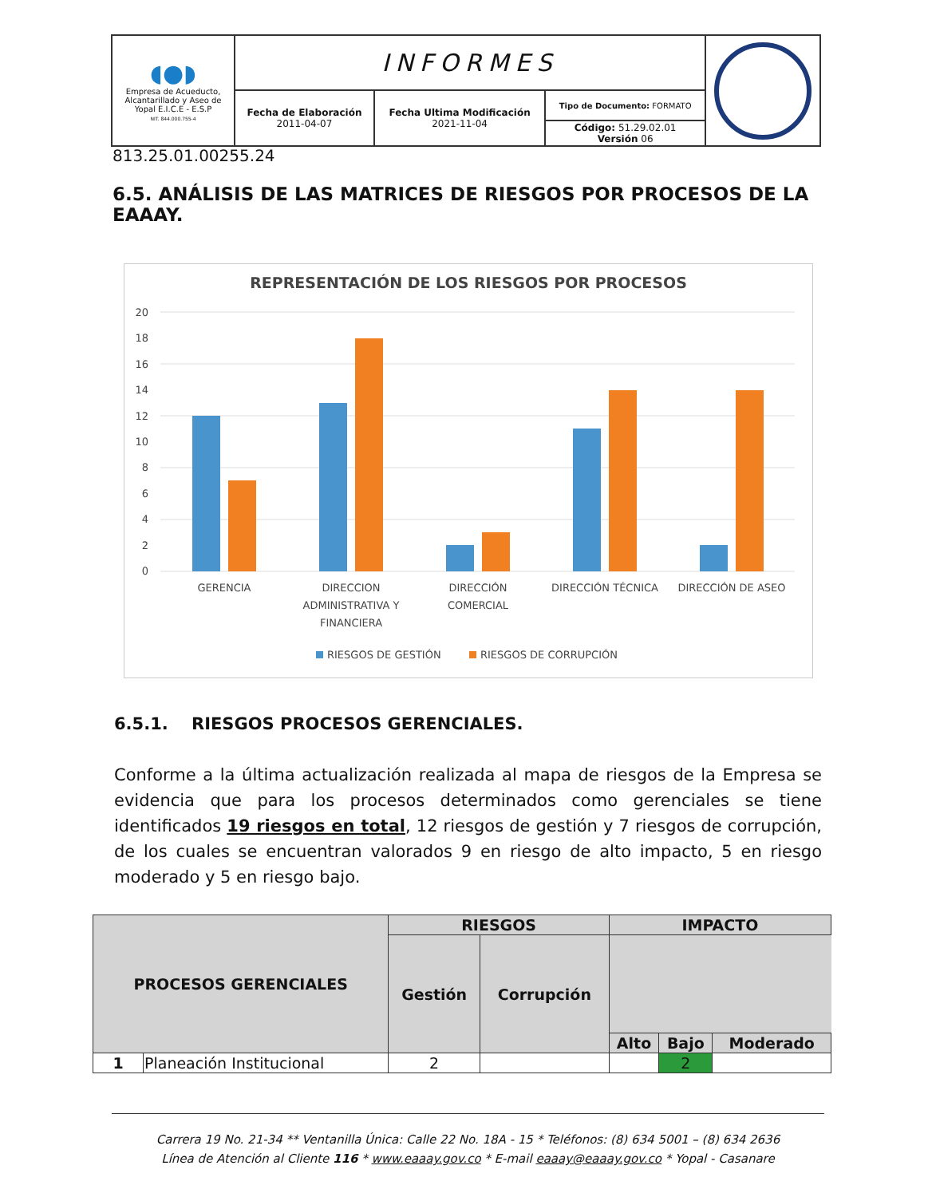| ◖●◗ Empresa de Acueducto, Alcantarillado y Aseo de Yopal E.I.C.E - E.S.P NIT. 844.000.755-4 | INFORMES | | | |
| | Fecha de Elaboración 2011-04-07 | Fecha Ultima Modificación 2021-11-04 | Tipo de Documento: FORMATO | |
| | | | Código: 51.29.02.01 Versión 06 | |
813.25.01.00255.24
6.5. ANÁLISIS DE LAS MATRICES DE RIESGOS POR PROCESOS DE LA EAAAY.
REPRESENTACIÓN DE LOS RIESGOS POR PROCESOS
20
18
16
14
12
10
8
6
4
2
0
GERENCIA
DIRECCION
ADMINISTRATIVA Y
FINANCIERA
DIRECCIÓN
COMERCIAL
DIRECCIÓN TÉCNICA
DIRECCIÓN DE ASEO
RIESGOS DE GESTIÓN
RIESGOS DE CORRUPCIÓN
6.5.1. RIESGOS PROCESOS GERENCIALES.
Conforme a la última actualización realizada al mapa de riesgos de la Empresa se evidencia que para los procesos determinados como gerenciales se tiene identificados 19 riesgos en total, 12 riesgos de gestión y 7 riesgos de corrupción, de los cuales se encuentran valorados 9 en riesgo de alto impacto, 5 en riesgo moderado y 5 en riesgo bajo.
| PROCESOS GERENCIALES | | RIESGOS | | IMPACTO | | |
| --- | --- | --- | --- | --- | --- | --- |
| | | Gestión | Corrupción | | | |
| | | | | Alto | Bajo | Moderado |
| 1 | Planeación Institucional | 2 | | | 2 | |
Carrera 19 No. 21-34 ** Ventanilla Única: Calle 22 No. 18A - 15 * Teléfonos: (8) 634 5001 – (8) 634 2636
Línea de Atención al Cliente 116 * www.eaaay.gov.co * E-mail eaaay@eaaay.gov.co * Yopal - Casanare